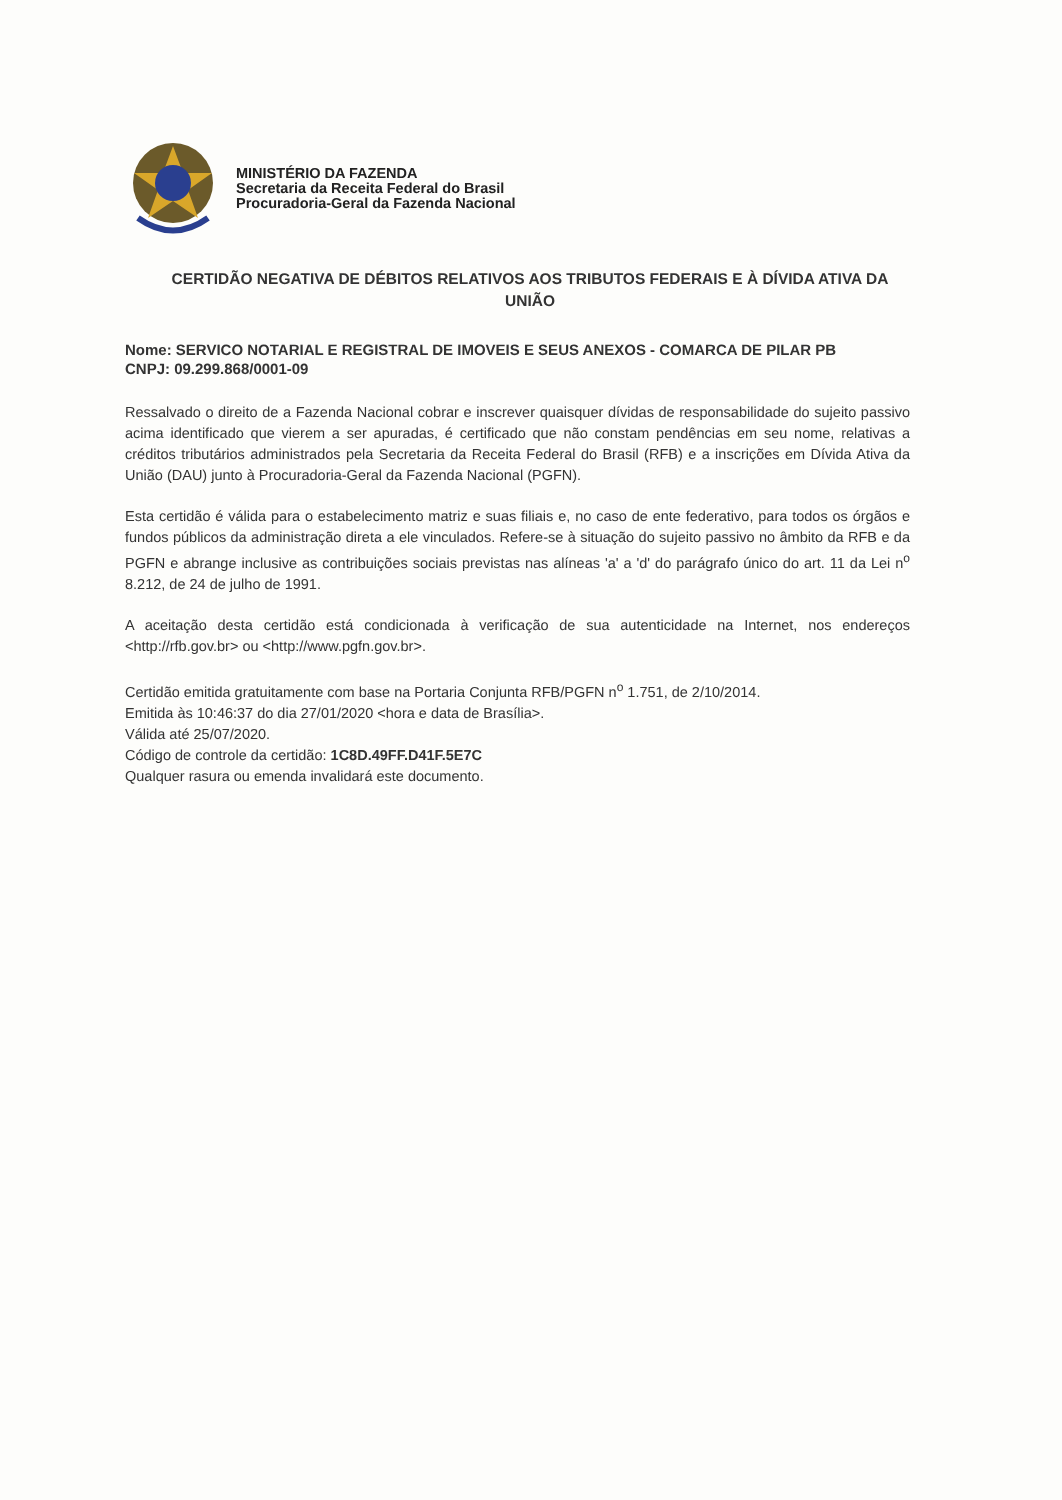MINISTÉRIO DA FAZENDA
Secretaria da Receita Federal do Brasil
Procuradoria-Geral da Fazenda Nacional
CERTIDÃO NEGATIVA DE DÉBITOS RELATIVOS AOS TRIBUTOS FEDERAIS E À DÍVIDA ATIVA DA UNIÃO
Nome: SERVICO NOTARIAL E REGISTRAL DE IMOVEIS E SEUS ANEXOS - COMARCA DE PILAR PB
CNPJ: 09.299.868/0001-09
Ressalvado o direito de a Fazenda Nacional cobrar e inscrever quaisquer dívidas de responsabilidade do sujeito passivo acima identificado que vierem a ser apuradas, é certificado que não constam pendências em seu nome, relativas a créditos tributários administrados pela Secretaria da Receita Federal do Brasil (RFB) e a inscrições em Dívida Ativa da União (DAU) junto à Procuradoria-Geral da Fazenda Nacional (PGFN).
Esta certidão é válida para o estabelecimento matriz e suas filiais e, no caso de ente federativo, para todos os órgãos e fundos públicos da administração direta a ele vinculados. Refere-se à situação do sujeito passivo no âmbito da RFB e da PGFN e abrange inclusive as contribuições sociais previstas nas alíneas 'a' a 'd' do parágrafo único do art. 11 da Lei n<sup>o</sup> 8.212, de 24 de julho de 1991.
A aceitação desta certidão está condicionada à verificação de sua autenticidade na Internet, nos endereços <http://rfb.gov.br> ou <http://www.pgfn.gov.br>.
Certidão emitida gratuitamente com base na Portaria Conjunta RFB/PGFN n<sup>o</sup> 1.751, de 2/10/2014.
Emitida às 10:46:37 do dia 27/01/2020 <hora e data de Brasília>.
Válida até 25/07/2020.
Código de controle da certidão: 1C8D.49FF.D41F.5E7C
Qualquer rasura ou emenda invalidará este documento.